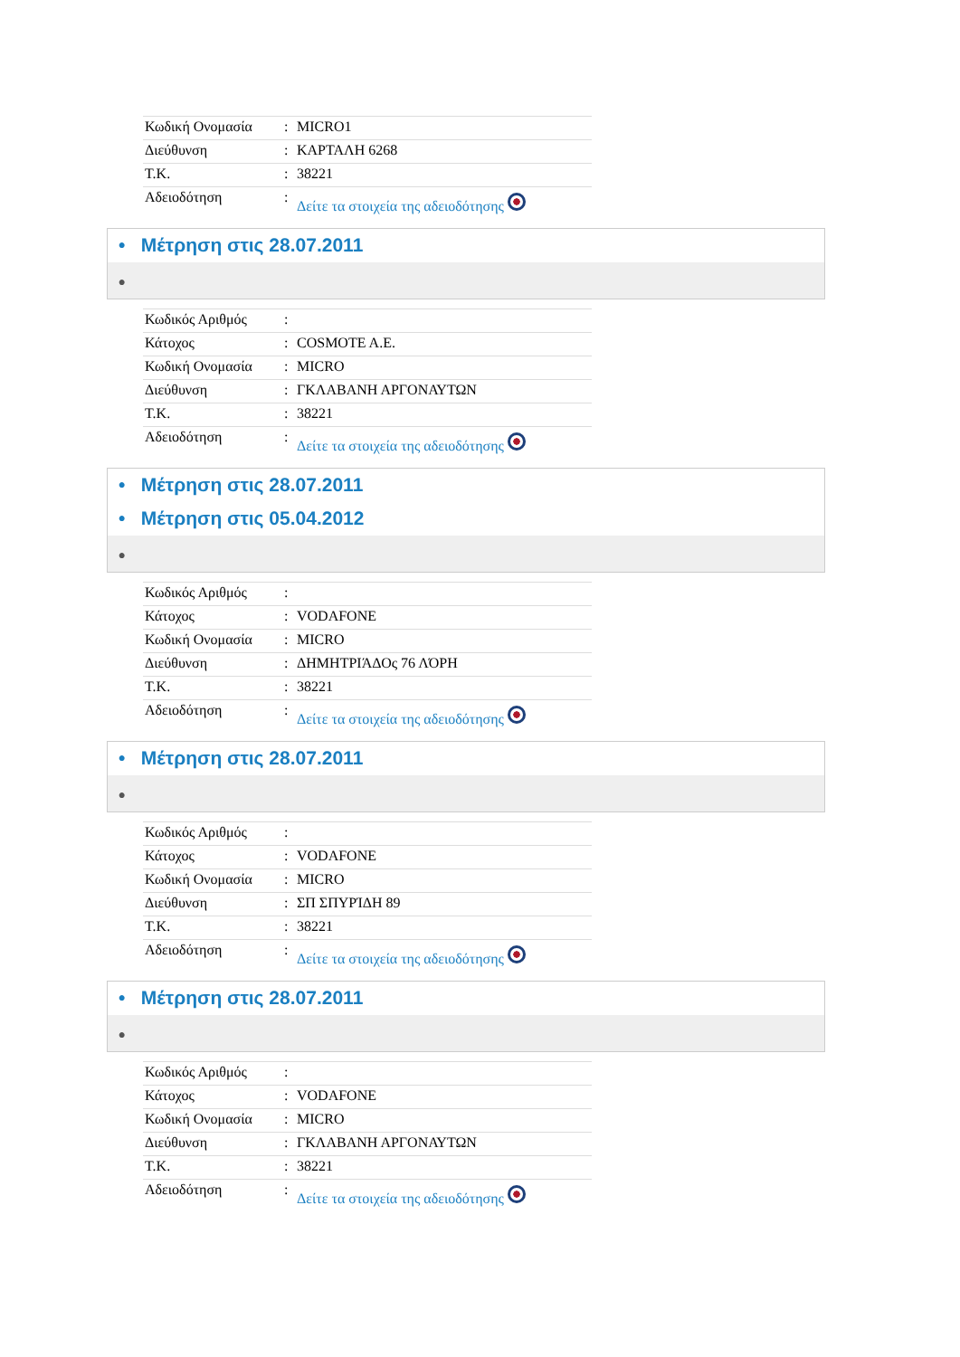| Κωδική Ονομασία | : | MICRO1 |
| Διεύθυνση | : | ΚΑΡΤΑΛΗ 6268 |
| Τ.Κ. | : | 38221 |
| Αδειοδότηση | : | Δείτε τα στοιχεία της αδειοδότησης |
• Μέτρηση στις 28.07.2011
•
| Κωδικός Αριθμός | : | |
| Κάτοχος | : | COSMOTE A.E. |
| Κωδική Ονομασία | : | MICRO |
| Διεύθυνση | : | ΓΚΛΑΒΑΝΗ ΑΡΓΟΝΑΥΤΩΝ |
| Τ.Κ. | : | 38221 |
| Αδειοδότηση | : | Δείτε τα στοιχεία της αδειοδότησης |
• Μέτρηση στις 28.07.2011
• Μέτρηση στις 05.04.2012
•
| Κωδικός Αριθμός | : | |
| Κάτοχος | : | VODAFONE |
| Κωδική Ονομασία | : | MICRO |
| Διεύθυνση | : | ΔΗΜΗΤΡΙΆΔΟς 76 ΛΌΡΗ |
| Τ.Κ. | : | 38221 |
| Αδειοδότηση | : | Δείτε τα στοιχεία της αδειοδότησης |
• Μέτρηση στις 28.07.2011
•
| Κωδικός Αριθμός | : | |
| Κάτοχος | : | VODAFONE |
| Κωδική Ονομασία | : | MICRO |
| Διεύθυνση | : | ΣΠ ΣΠΥΡΊΔΗ 89 |
| Τ.Κ. | : | 38221 |
| Αδειοδότηση | : | Δείτε τα στοιχεία της αδειοδότησης |
• Μέτρηση στις 28.07.2011
•
| Κωδικός Αριθμός | : | |
| Κάτοχος | : | VODAFONE |
| Κωδική Ονομασία | : | MICRO |
| Διεύθυνση | : | ΓΚΛΑΒΑΝΗ ΑΡΓΟΝΑΥΤΩΝ |
| Τ.Κ. | : | 38221 |
| Αδειοδότηση | : | Δείτε τα στοιχεία της αδειοδότησης |